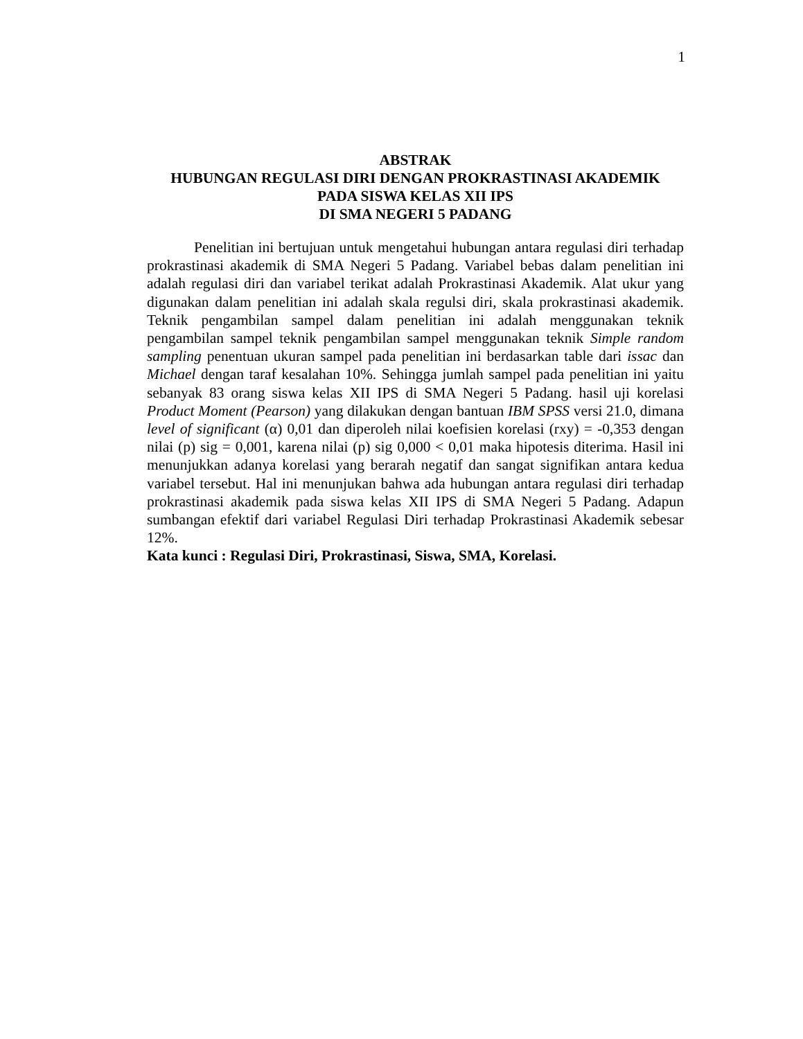1
ABSTRAK
HUBUNGAN REGULASI DIRI DENGAN PROKRASTINASI AKADEMIK
PADA SISWA KELAS XII IPS
DI SMA NEGERI 5 PADANG
Penelitian ini bertujuan untuk mengetahui hubungan antara regulasi diri terhadap prokrastinasi akademik di SMA Negeri 5 Padang. Variabel bebas dalam penelitian ini adalah regulasi diri dan variabel terikat adalah Prokrastinasi Akademik. Alat ukur yang digunakan dalam penelitian ini adalah skala regulsi diri, skala prokrastinasi akademik. Teknik pengambilan sampel dalam penelitian ini adalah menggunakan teknik pengambilan sampel teknik pengambilan sampel menggunakan teknik Simple random sampling penentuan ukuran sampel pada penelitian ini berdasarkan table dari issac dan Michael dengan taraf kesalahan 10%. Sehingga jumlah sampel pada penelitian ini yaitu sebanyak 83 orang siswa kelas XII IPS di SMA Negeri 5 Padang. hasil uji korelasi Product Moment (Pearson) yang dilakukan dengan bantuan IBM SPSS versi 21.0, dimana level of significant (α) 0,01 dan diperoleh nilai koefisien korelasi (rxy) = -0,353 dengan nilai (p) sig = 0,001, karena nilai (p) sig 0,000 < 0,01 maka hipotesis diterima. Hasil ini menunjukkan adanya korelasi yang berarah negatif dan sangat signifikan antara kedua variabel tersebut. Hal ini menunjukan bahwa ada hubungan antara regulasi diri terhadap prokrastinasi akademik pada siswa kelas XII IPS di SMA Negeri 5 Padang. Adapun sumbangan efektif dari variabel Regulasi Diri terhadap Prokrastinasi Akademik sebesar 12%.
Kata kunci : Regulasi Diri, Prokrastinasi, Siswa, SMA, Korelasi.